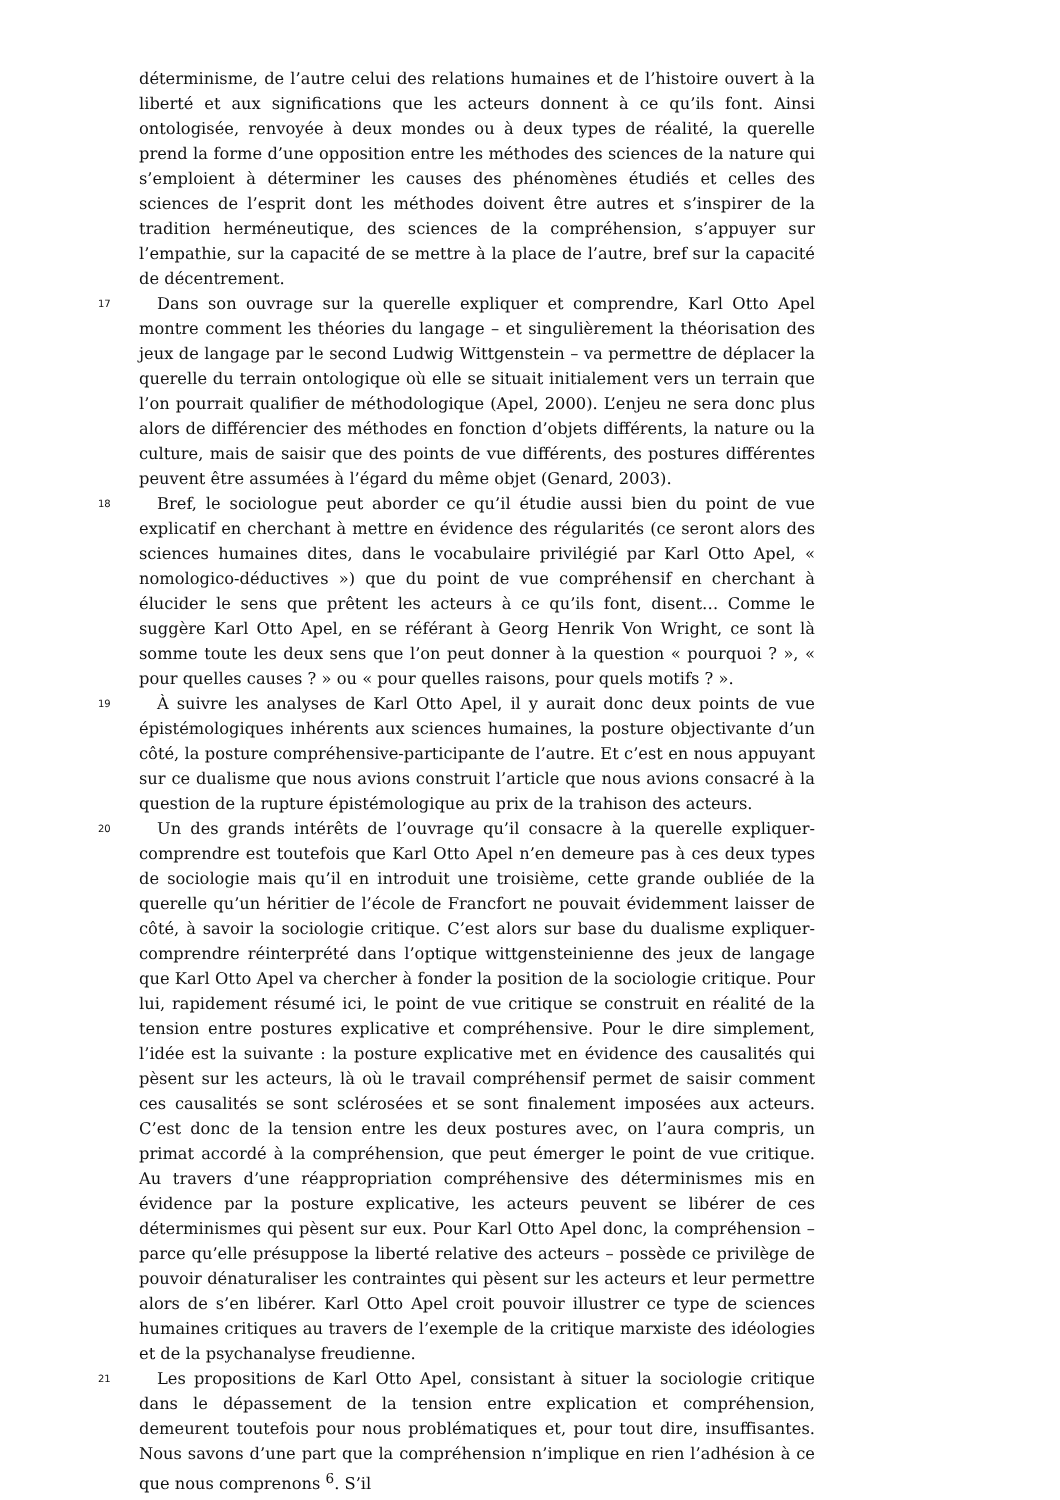déterminisme, de l’autre celui des relations humaines et de l’histoire ouvert à la liberté et aux significations que les acteurs donnent à ce qu’ils font. Ainsi ontologisée, renvoyée à deux mondes ou à deux types de réalité, la querelle prend la forme d’une opposition entre les méthodes des sciences de la nature qui s’emploient à déterminer les causes des phénomènes étudiés et celles des sciences de l’esprit dont les méthodes doivent être autres et s’inspirer de la tradition herméneutique, des sciences de la compréhension, s’appuyer sur l’empathie, sur la capacité de se mettre à la place de l’autre, bref sur la capacité de décentrement.
17 Dans son ouvrage sur la querelle expliquer et comprendre, Karl Otto Apel montre comment les théories du langage – et singulièrement la théorisation des jeux de langage par le second Ludwig Wittgenstein – va permettre de déplacer la querelle du terrain ontologique où elle se situait initialement vers un terrain que l’on pourrait qualifier de méthodologique (Apel, 2000). L’enjeu ne sera donc plus alors de différencier des méthodes en fonction d’objets différents, la nature ou la culture, mais de saisir que des points de vue différents, des postures différentes peuvent être assumées à l’égard du même objet (Genard, 2003).
18 Bref, le sociologue peut aborder ce qu’il étudie aussi bien du point de vue explicatif en cherchant à mettre en évidence des régularités (ce seront alors des sciences humaines dites, dans le vocabulaire privilégié par Karl Otto Apel, « nomologico-déductives ») que du point de vue compréhensif en cherchant à élucider le sens que prêtent les acteurs à ce qu’ils font, disent… Comme le suggère Karl Otto Apel, en se référant à Georg Henrik Von Wright, ce sont là somme toute les deux sens que l’on peut donner à la question « pourquoi ? », « pour quelles causes ? » ou « pour quelles raisons, pour quels motifs ? ».
19 À suivre les analyses de Karl Otto Apel, il y aurait donc deux points de vue épistémologiques inhérents aux sciences humaines, la posture objectivante d’un côté, la posture compréhensive-participante de l’autre. Et c’est en nous appuyant sur ce dualisme que nous avions construit l’article que nous avions consacré à la question de la rupture épistémologique au prix de la trahison des acteurs.
20 Un des grands intérêts de l’ouvrage qu’il consacre à la querelle expliquer-comprendre est toutefois que Karl Otto Apel n’en demeure pas à ces deux types de sociologie mais qu’il en introduit une troisième, cette grande oubliée de la querelle qu’un héritier de l’école de Francfort ne pouvait évidemment laisser de côté, à savoir la sociologie critique. C’est alors sur base du dualisme expliquer-comprendre réinterprété dans l’optique wittgensteinienne des jeux de langage que Karl Otto Apel va chercher à fonder la position de la sociologie critique. Pour lui, rapidement résumé ici, le point de vue critique se construit en réalité de la tension entre postures explicative et compréhensive. Pour le dire simplement, l’idée est la suivante : la posture explicative met en évidence des causalités qui pèsent sur les acteurs, là où le travail compréhensif permet de saisir comment ces causalités se sont sclérosées et se sont finalement imposées aux acteurs. C’est donc de la tension entre les deux postures avec, on l’aura compris, un primat accordé à la compréhension, que peut émerger le point de vue critique. Au travers d’une réappropriation compréhensive des déterminismes mis en évidence par la posture explicative, les acteurs peuvent se libérer de ces déterminismes qui pèsent sur eux. Pour Karl Otto Apel donc, la compréhension – parce qu’elle présuppose la liberté relative des acteurs – possède ce privilège de pouvoir dénaturaliser les contraintes qui pèsent sur les acteurs et leur permettre alors de s’en libérer. Karl Otto Apel croit pouvoir illustrer ce type de sciences humaines critiques au travers de l’exemple de la critique marxiste des idéologies et de la psychanalyse freudienne.
21 Les propositions de Karl Otto Apel, consistant à situer la sociologie critique dans le dépassement de la tension entre explication et compréhension, demeurent toutefois pour nous problématiques et, pour tout dire, insuffisantes. Nous savons d’une part que la compréhension n’implique en rien l’adhésion à ce que nous comprenons <sup>6</sup>. S’il